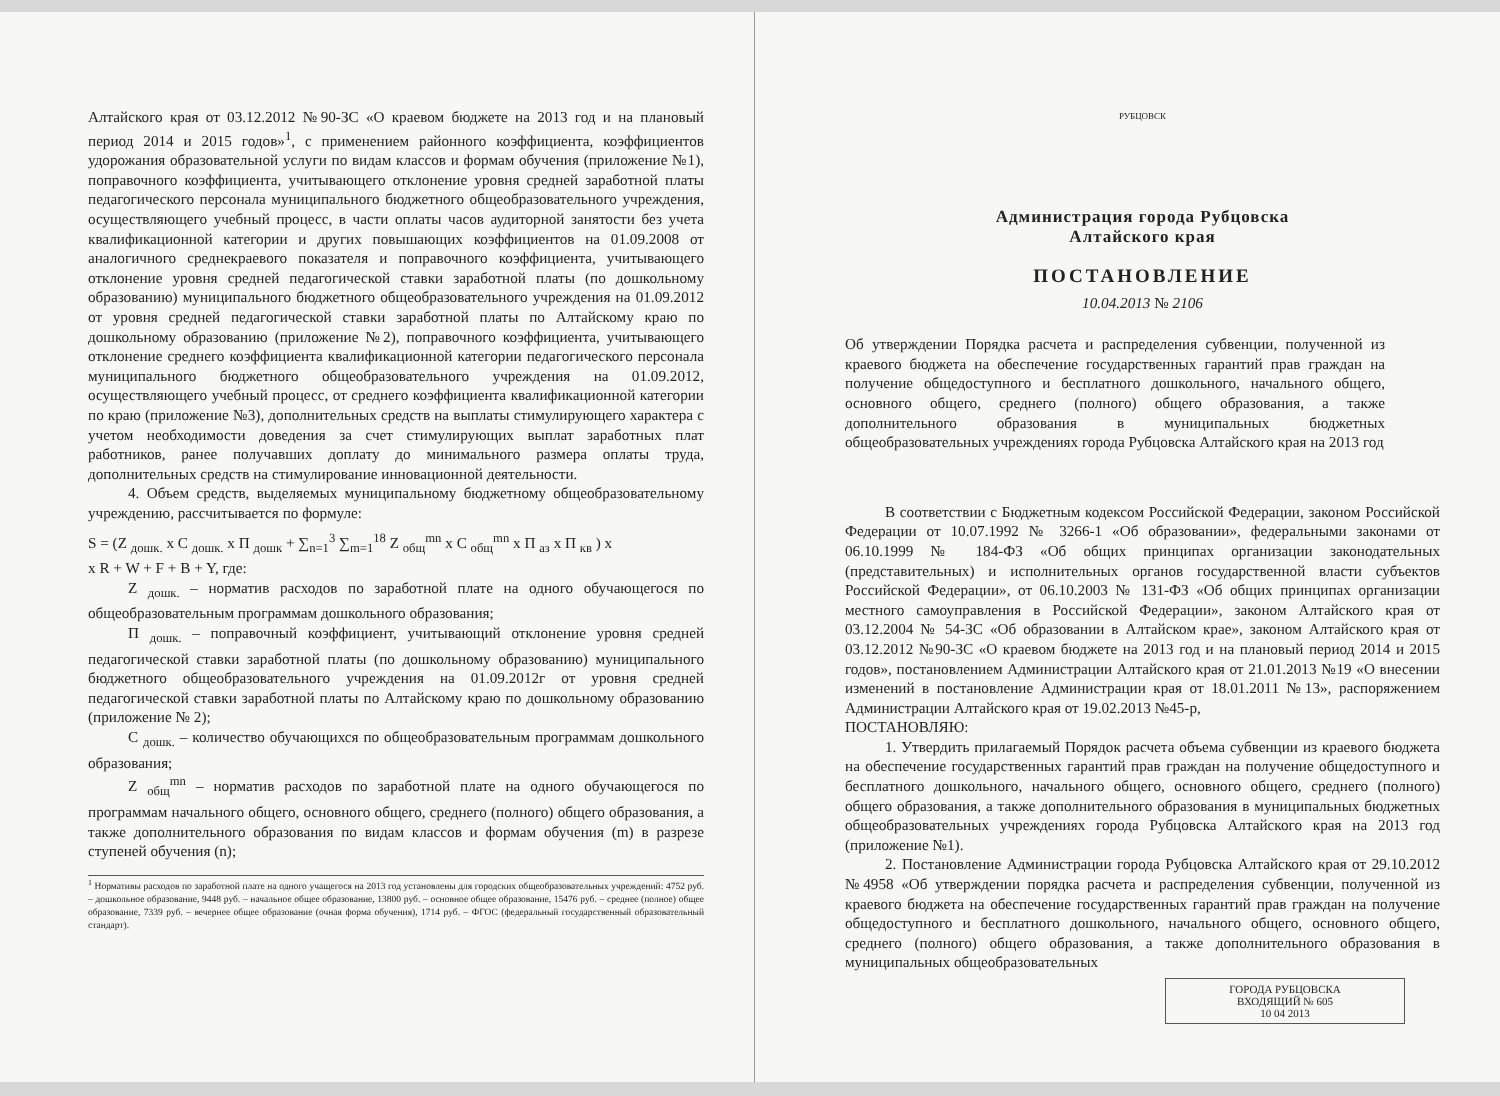Алтайского края от 03.12.2012 №90-ЗС «О краевом бюджете на 2013 год и на плановый период 2014 и 2015 годов»<sup>1</sup>, с применением районного коэффициента, коэффициентов удорожания образовательной услуги по видам классов и формам обучения (приложение №1), поправочного коэффициента, учитывающего отклонение уровня средней заработной платы педагогического персонала муниципального бюджетного общеобразовательного учреждения, осуществляющего учебный процесс, в части оплаты часов аудиторной занятости без учета квалификационной категории и других повышающих коэффициентов на 01.09.2008 от аналогичного среднекраевого показателя и поправочного коэффициента, учитывающего отклонение уровня средней педагогической ставки заработной платы (по дошкольному образованию) муниципального бюджетного общеобразовательного учреждения на 01.09.2012 от уровня средней педагогической ставки заработной платы по Алтайскому краю по дошкольному образованию (приложение №2), поправочного коэффициента, учитывающего отклонение среднего коэффициента квалификационной категории педагогического персонала муниципального бюджетного общеобразовательного учреждения на 01.09.2012, осуществляющего учебный процесс, от среднего коэффициента квалификационной категории по краю (приложение №3), дополнительных средств на выплаты стимулирующего характера с учетом необходимости доведения за счет стимулирующих выплат заработных плат работников, ранее получавших доплату до минимального размера оплаты труда, дополнительных средств на стимулирование инновационной деятельности.
4. Объем средств, выделяемых муниципальному бюджетному общеобразовательному учреждению, рассчитывается по формуле:
S = (Z <sub>дошк.</sub> x C <sub>дошк.</sub> x П <sub>дошк</sub> + ∑<sub>n=1</sub><sup>3</sup> ∑<sub>m=1</sub><sup>18</sup> Z <sub>общ</sub><sup>mn</sup> x C <sub>общ</sub><sup>mn</sup> x П <sub>аз</sub> x П <sub>кв</sub> ) x
x R + W + F + B + Y, где:
Z <sub>дошк.</sub> – норматив расходов по заработной плате на одного обучающегося по общеобразовательным программам дошкольного образования;
П <sub>дошк.</sub> – поправочный коэффициент, учитывающий отклонение уровня средней педагогической ставки заработной платы (по дошкольному образованию) муниципального бюджетного общеобразовательного учреждения на 01.09.2012г от уровня средней педагогической ставки заработной платы по Алтайскому краю по дошкольному образованию (приложение № 2);
C <sub>дошк.</sub> – количество обучающихся по общеобразовательным программам дошкольного образования;
Z <sub>общ</sub><sup>mn</sup> – норматив расходов по заработной плате на одного обучающегося по программам начального общего, основного общего, среднего (полного) общего образования, а также дополнительного образования по видам классов и формам обучения (m) в разрезе ступеней обучения (n);
<sup>1</sup> Нормативы расходов по заработной плате на одного учащегося на 2013 год установлены для городских общеобразовательных учреждений: 4752 руб. – дошкольное образование, 9448 руб. – начальное общее образование, 13800 руб. – основное общее образование, 15476 руб. – среднее (полное) общее образование, 7339 руб. – вечернее общее образование (очная форма обучения), 1714 руб. – ФГОС (федеральный государственный образовательный стандарт).
РУБЦОВСК
Администрация города Рубцовска
Алтайского края
ПОСТАНОВЛЕНИЕ
10.04.2013 № 2106
Об утверждении Порядка расчета и распределения субвенции, полученной из краевого бюджета на обеспечение государственных гарантий прав граждан на получение общедоступного и бесплатного дошкольного, начального общего, основного общего, среднего (полного) общего образования, а также дополнительного образования в муниципальных бюджетных общеобразовательных учреждениях города Рубцовска Алтайского края на 2013 год
В соответствии с Бюджетным кодексом Российской Федерации, законом Российской Федерации от 10.07.1992 № 3266-1 «Об образовании», федеральными законами от 06.10.1999 № 184-ФЗ «Об общих принципах организации законодательных (представительных) и исполнительных органов государственной власти субъектов Российской Федерации», от 06.10.2003 № 131-ФЗ «Об общих принципах организации местного самоуправления в Российской Федерации», законом Алтайского края от 03.12.2004 № 54-ЗС «Об образовании в Алтайском крае», законом Алтайского края от 03.12.2012 №90-ЗС «О краевом бюджете на 2013 год и на плановый период 2014 и 2015 годов», постановлением Администрации Алтайского края от 21.01.2013 №19 «О внесении изменений в постановление Администрации края от 18.01.2011 №13», распоряжением Администрации Алтайского края от 19.02.2013 №45-р,
ПОСТАНОВЛЯЮ:
1. Утвердить прилагаемый Порядок расчета объема субвенции из краевого бюджета на обеспечение государственных гарантий прав граждан на получение общедоступного и бесплатного дошкольного, начального общего, основного общего, среднего (полного) общего образования, а также дополнительного образования в муниципальных бюджетных общеобразовательных учреждениях города Рубцовска Алтайского края на 2013 год (приложение №1).
2. Постановление Администрации города Рубцовска Алтайского края от 29.10.2012 №4958 «Об утверждении порядка расчета и распределения субвенции, полученной из краевого бюджета на обеспечение государственных гарантий прав граждан на получение общедоступного и бесплатного дошкольного, начального общего, основного общего, среднего (полного) общего образования, а также дополнительного образования в муниципальных общеобразовательных
ГОРОДА РУБЦОВСКА
ВХОДЯЩИЙ № 605
10 04 2013